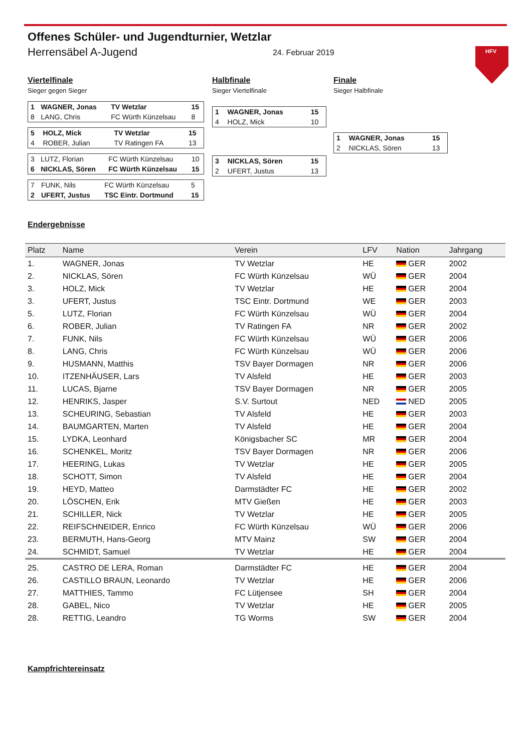HFV
Offenes Schüler- und Jugendturnier, Wetzlar
Herrensäbel A-Jugend 24. Februar 2019
Viertelfinale
Sieger gegen Sieger
| 1 | WAGNER, Jonas | TV Wetzlar | 15 |
| 8 | LANG, Chris | FC Würth Künzelsau | 8 |
| 5 | HOLZ, Mick | TV Wetzlar | 15 |
| 4 | ROBER, Julian | TV Ratingen FA | 13 |
| 3 | LUTZ, Florian | FC Würth Künzelsau | 10 |
| 6 | NICKLAS, Sören | FC Würth Künzelsau | 15 |
| 7 | FUNK, Nils | FC Würth Künzelsau | 5 |
| 2 | UFERT, Justus | TSC Eintr. Dortmund | 15 |
Halbfinale
Sieger Viertelfinale
| 1 | WAGNER, Jonas | 15 |
| 4 | HOLZ, Mick | 10 |
| 3 | NICKLAS, Sören | 15 |
| 2 | UFERT, Justus | 13 |
Finale
Sieger Halbfinale
| 1 | WAGNER, Jonas | 15 |
| 2 | NICKLAS, Sören | 13 |
Endergebnisse
| Platz | Name | Verein | LFV | Nation | Jahrgang |
| --- | --- | --- | --- | --- | --- |
| 1. | WAGNER, Jonas | TV Wetzlar | HE | GER | 2002 |
| 2. | NICKLAS, Sören | FC Würth Künzelsau | WÜ | GER | 2004 |
| 3. | HOLZ, Mick | TV Wetzlar | HE | GER | 2004 |
| 3. | UFERT, Justus | TSC Eintr. Dortmund | WE | GER | 2003 |
| 5. | LUTZ, Florian | FC Würth Künzelsau | WÜ | GER | 2004 |
| 6. | ROBER, Julian | TV Ratingen FA | NR | GER | 2002 |
| 7. | FUNK, Nils | FC Würth Künzelsau | WÜ | GER | 2006 |
| 8. | LANG, Chris | FC Würth Künzelsau | WÜ | GER | 2006 |
| 9. | HUSMANN, Matthis | TSV Bayer Dormagen | NR | GER | 2006 |
| 10. | ITZENHÄUSER, Lars | TV Alsfeld | HE | GER | 2003 |
| 11. | LUCAS, Bjarne | TSV Bayer Dormagen | NR | GER | 2005 |
| 12. | HENRIKS, Jasper | S.V. Surtout | NED | NED | 2005 |
| 13. | SCHEURING, Sebastian | TV Alsfeld | HE | GER | 2003 |
| 14. | BAUMGARTEN, Marten | TV Alsfeld | HE | GER | 2004 |
| 15. | LYDKA, Leonhard | Königsbacher SC | MR | GER | 2004 |
| 16. | SCHENKEL, Moritz | TSV Bayer Dormagen | NR | GER | 2006 |
| 17. | HEERING, Lukas | TV Wetzlar | HE | GER | 2005 |
| 18. | SCHOTT, Simon | TV Alsfeld | HE | GER | 2004 |
| 19. | HEYD, Matteo | Darmstädter FC | HE | GER | 2002 |
| 20. | LÖSCHEN, Erik | MTV Gießen | HE | GER | 2003 |
| 21. | SCHILLER, Nick | TV Wetzlar | HE | GER | 2005 |
| 22. | REIFSCHNEIDER, Enrico | FC Würth Künzelsau | WÜ | GER | 2006 |
| 23. | BERMUTH, Hans-Georg | MTV Mainz | SW | GER | 2004 |
| 24. | SCHMIDT, Samuel | TV Wetzlar | HE | GER | 2004 |
| 25. | CASTRO DE LERA, Roman | Darmstädter FC | HE | GER | 2004 |
| 26. | CASTILLO BRAUN, Leonardo | TV Wetzlar | HE | GER | 2006 |
| 27. | MATTHIES, Tammo | FC Lütjensee | SH | GER | 2004 |
| 28. | GABEL, Nico | TV Wetzlar | HE | GER | 2005 |
| 28. | RETTIG, Leandro | TG Worms | SW | GER | 2004 |
Kampfrichtereinsatz